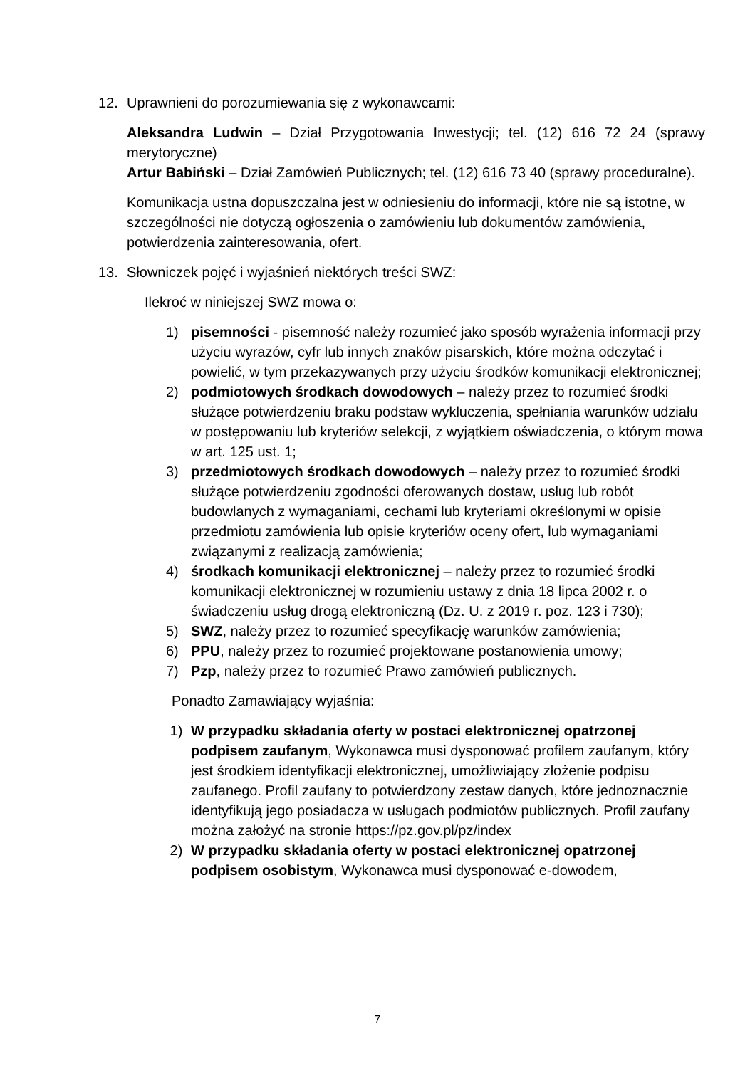12. Uprawnieni do porozumiewania się z wykonawcami:
Aleksandra Ludwin – Dział Przygotowania Inwestycji; tel. (12) 616 72 24 (sprawy merytoryczne)
Artur Babiński – Dział Zamówień Publicznych; tel. (12) 616 73 40 (sprawy proceduralne).
Komunikacja ustna dopuszczalna jest w odniesieniu do informacji, które nie są istotne, w szczególności nie dotyczą ogłoszenia o zamówieniu lub dokumentów zamówienia, potwierdzenia zainteresowania, ofert.
13. Słowniczek pojęć i wyjaśnień niektórych treści SWZ:
Ilekroć w niniejszej SWZ mowa o:
1) pisemności - pisemność należy rozumieć jako sposób wyrażenia informacji przy użyciu wyrazów, cyfr lub innych znaków pisarskich, które można odczytać i powielić, w tym przekazywanych przy użyciu środków komunikacji elektronicznej;
2) podmiotowych środkach dowodowych – należy przez to rozumieć środki służące potwierdzeniu braku podstaw wykluczenia, spełniania warunków udziału w postępowaniu lub kryteriów selekcji, z wyjątkiem oświadczenia, o którym mowa w art. 125 ust. 1;
3) przedmiotowych środkach dowodowych – należy przez to rozumieć środki służące potwierdzeniu zgodności oferowanych dostaw, usług lub robót budowlanych z wymaganiami, cechami lub kryteriami określonymi w opisie przedmiotu zamówienia lub opisie kryteriów oceny ofert, lub wymaganiami związanymi z realizacją zamówienia;
4) środkach komunikacji elektronicznej – należy przez to rozumieć środki komunikacji elektronicznej w rozumieniu ustawy z dnia 18 lipca 2002 r. o świadczeniu usług drogą elektroniczną (Dz. U. z 2019 r. poz. 123 i 730);
5) SWZ, należy przez to rozumieć specyfikację warunków zamówienia;
6) PPU, należy przez to rozumieć projektowane postanowienia umowy;
7) Pzp, należy przez to rozumieć Prawo zamówień publicznych.
Ponadto Zamawiający wyjaśnia:
1) W przypadku składania oferty w postaci elektronicznej opatrzonej podpisem zaufanym, Wykonawca musi dysponować profilem zaufanym, który jest środkiem identyfikacji elektronicznej, umożliwiający złożenie podpisu zaufanego. Profil zaufany to potwierdzony zestaw danych, które jednoznacznie identyfikują jego posiadacza w usługach podmiotów publicznych. Profil zaufany można założyć na stronie https://pz.gov.pl/pz/index
2) W przypadku składania oferty w postaci elektronicznej opatrzonej podpisem osobistym, Wykonawca musi dysponować e-dowodem,
7